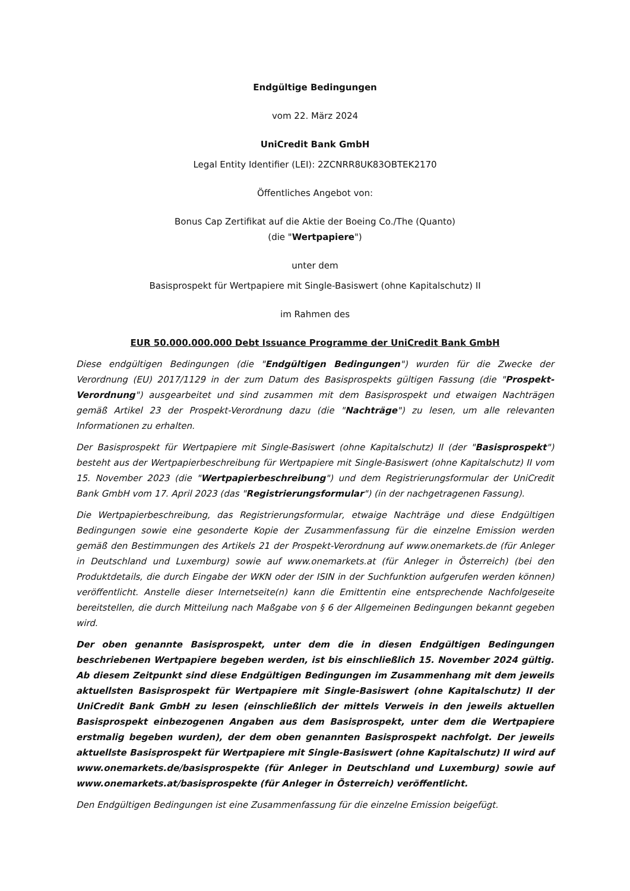Endgültige Bedingungen
vom 22. März 2024
UniCredit Bank GmbH
Legal Entity Identifier (LEI): 2ZCNRR8UK83OBTEK2170
Öffentliches Angebot von:
Bonus Cap Zertifikat auf die Aktie der Boeing Co./The (Quanto)
(die "Wertpapiere")
unter dem
Basisprospekt für Wertpapiere mit Single-Basiswert (ohne Kapitalschutz) II
im Rahmen des
EUR 50.000.000.000 Debt Issuance Programme der UniCredit Bank GmbH
Diese endgültigen Bedingungen (die "Endgültigen Bedingungen") wurden für die Zwecke der Verordnung (EU) 2017/1129 in der zum Datum des Basisprospekts gültigen Fassung (die "Prospekt-Verordnung") ausgearbeitet und sind zusammen mit dem Basisprospekt und etwaigen Nachträgen gemäß Artikel 23 der Prospekt-Verordnung dazu (die "Nachträge") zu lesen, um alle relevanten Informationen zu erhalten.
Der Basisprospekt für Wertpapiere mit Single-Basiswert (ohne Kapitalschutz) II (der "Basisprospekt") besteht aus der Wertpapierbeschreibung für Wertpapiere mit Single-Basiswert (ohne Kapitalschutz) II vom 15. November 2023 (die "Wertpapierbeschreibung") und dem Registrierungsformular der UniCredit Bank GmbH vom 17. April 2023 (das "Registrierungsformular") (in der nachgetragenen Fassung).
Die Wertpapierbeschreibung, das Registrierungsformular, etwaige Nachträge und diese Endgültigen Bedingungen sowie eine gesonderte Kopie der Zusammenfassung für die einzelne Emission werden gemäß den Bestimmungen des Artikels 21 der Prospekt-Verordnung auf www.onemarkets.de (für Anleger in Deutschland und Luxemburg) sowie auf www.onemarkets.at (für Anleger in Österreich) (bei den Produktdetails, die durch Eingabe der WKN oder der ISIN in der Suchfunktion aufgerufen werden können) veröffentlicht. Anstelle dieser Internetseite(n) kann die Emittentin eine entsprechende Nachfolgeseite bereitstellen, die durch Mitteilung nach Maßgabe von § 6 der Allgemeinen Bedingungen bekannt gegeben wird.
Der oben genannte Basisprospekt, unter dem die in diesen Endgültigen Bedingungen beschriebenen Wertpapiere begeben werden, ist bis einschließlich 15. November 2024 gültig. Ab diesem Zeitpunkt sind diese Endgültigen Bedingungen im Zusammenhang mit dem jeweils aktuellsten Basisprospekt für Wertpapiere mit Single-Basiswert (ohne Kapitalschutz) II der UniCredit Bank GmbH zu lesen (einschließlich der mittels Verweis in den jeweils aktuellen Basisprospekt einbezogenen Angaben aus dem Basisprospekt, unter dem die Wertpapiere erstmalig begeben wurden), der dem oben genannten Basisprospekt nachfolgt. Der jeweils aktuellste Basisprospekt für Wertpapiere mit Single-Basiswert (ohne Kapitalschutz) II wird auf www.onemarkets.de/basisprospekte (für Anleger in Deutschland und Luxemburg) sowie auf www.onemarkets.at/basisprospekte (für Anleger in Österreich) veröffentlicht.
Den Endgültigen Bedingungen ist eine Zusammenfassung für die einzelne Emission beigefügt.